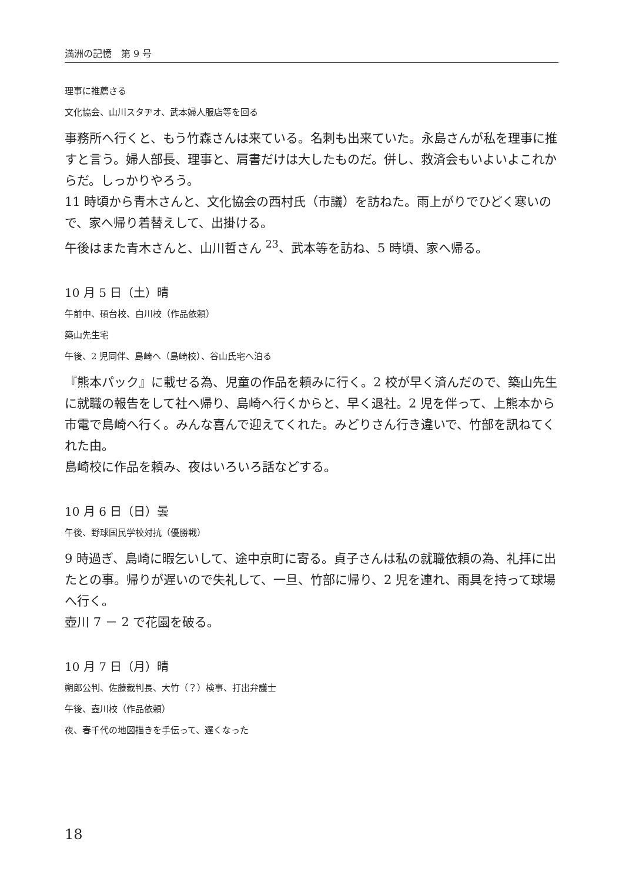満洲の記憶　第 9 号
理事に推薦さる
文化協会、山川スタヂオ、武本婦人服店等を回る
事務所へ行くと、もう竹森さんは来ている。名刺も出来ていた。永島さんが私を理事に推すと言う。婦人部長、理事と、肩書だけは大したものだ。併し、救済会もいよいよこれからだ。しっかりやろう。
11 時頃から青木さんと、文化協会の西村氏（市議）を訪ねた。雨上がりでひどく寒いので、家へ帰り着替えして、出掛ける。
午後はまた青木さんと、山川哲さん <sup>23</sup>、武本等を訪ね、5 時頃、家へ帰る。
10 月 5 日（土）晴
午前中、碩台校、白川校（作品依頼）
築山先生宅
午後、2 児同伴、島崎へ（島崎校）、谷山氏宅へ泊る
『熊本パック』に載せる為、児童の作品を頼みに行く。2 校が早く済んだので、築山先生に就職の報告をして社へ帰り、島崎へ行くからと、早く退社。2 児を伴って、上熊本から市電で島崎へ行く。みんな喜んで迎えてくれた。みどりさん行き違いで、竹部を訊ねてくれた由。
島崎校に作品を頼み、夜はいろいろ話などする。
10 月 6 日（日）曇
午後、野球国民学校対抗（優勝戦）
9 時過ぎ、島崎に暇乞いして、途中京町に寄る。貞子さんは私の就職依頼の為、礼拝に出たとの事。帰りが遅いので失礼して、一旦、竹部に帰り、2 児を連れ、雨具を持って球場へ行く。
壺川 7 － 2 で花園を破る。
10 月 7 日（月）晴
朔郎公判、佐藤裁判長、大竹（？）検事、打出弁護士
午後、壺川校（作品依頼）
夜、春千代の地図描きを手伝って、遅くなった
18